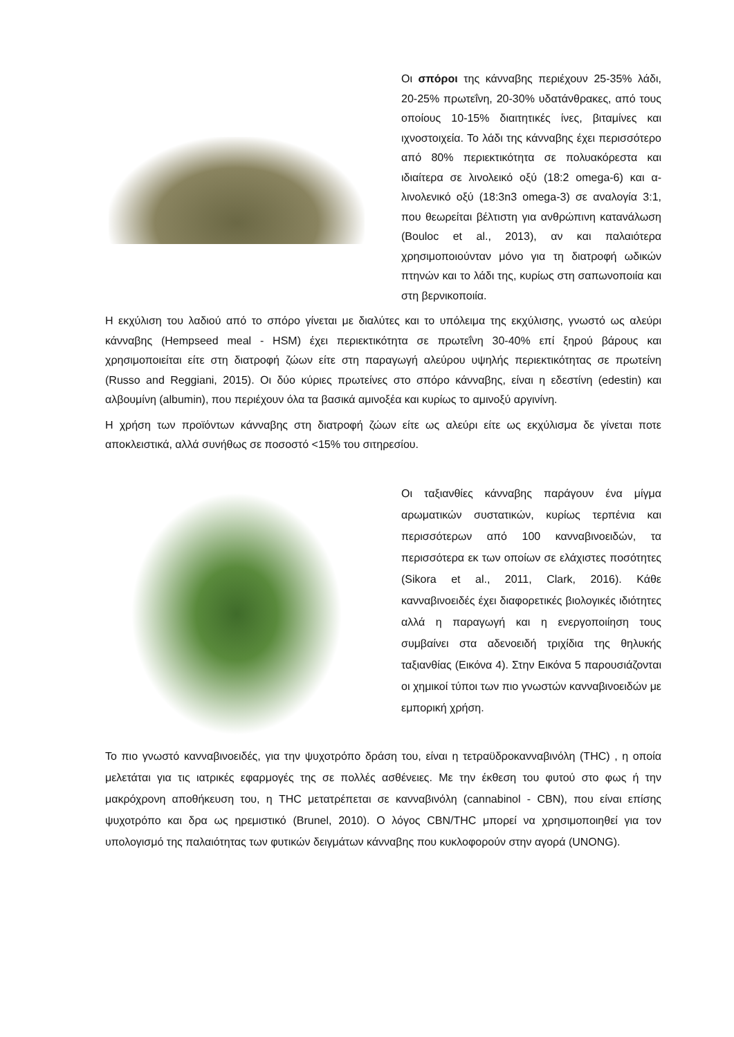Οι σπόροι της κάνναβης περιέχουν 25-35% λάδι, 20-25% πρωτεΐνη, 20-30% υδατάνθρακες, από τους οποίους 10-15% διαιτητικές ίνες, βιταμίνες και ιχνοστοιχεία. Το λάδι της κάνναβης έχει περισσότερο από 80% περιεκτικότητα σε πολυακόρεστα και ιδιαίτερα σε λινολεικό οξύ (18:2 omega-6) και α- λινολενικό οξύ (18:3n3 omega-3) σε αναλογία 3:1, που θεωρείται βέλτιστη για ανθρώπινη κατανάλωση (Bouloc et al., 2013), αν και παλαιότερα χρησιμοποιούνταν μόνο για τη διατροφή ωδικών πτηνών και το λάδι της, κυρίως στη σαπωνοποιία και στη βερνικοποιία.
Η εκχύλιση του λαδιού από το σπόρο γίνεται με διαλύτες και το υπόλειμα της εκχύλισης, γνωστό ως αλεύρι κάνναβης (Hempseed meal - HSM) έχει περιεκτικότητα σε πρωτεΐνη 30-40% επί ξηρού βάρους και χρησιμοποιείται είτε στη διατροφή ζώων είτε στη παραγωγή αλεύρου υψηλής περιεκτικότητας σε πρωτείνη (Russo and Reggiani, 2015). Οι δύο κύριες πρωτείνες στο σπόρο κάνναβης, είναι η εδεστίνη (edestin) και αλβουμίνη (albumin), που περιέχουν όλα τα βασικά αμινοξέα και κυρίως το αμινοξύ αργινίνη.
Η χρήση των προϊόντων κάνναβης στη διατροφή ζώων είτε ως αλεύρι είτε ως εκχύλισμα δε γίνεται ποτε αποκλειστικά, αλλά συνήθως σε ποσοστό <15% του σιτηρεσίου.
Οι ταξιανθίες κάνναβης παράγουν ένα μίγμα αρωματικών συστατικών, κυρίως τερπένια και περισσότερων από 100 κανναβινοειδών, τα περισσότερα εκ των οποίων σε ελάχιστες ποσότητες (Sikora et al., 2011, Clark, 2016). Κάθε κανναβινοειδές έχει διαφορετικές βιολογικές ιδιότητες αλλά η παραγωγή και η ενεργοποιίηση τους συμβαίνει στα αδενοειδή τριχίδια της θηλυκής ταξιανθίας (Εικόνα 4). Στην Εικόνα 5 παρουσιάζονται οι χημικοί τύποι των πιο γνωστών κανναβινοειδών με εμπορική χρήση.
Το πιο γνωστό κανναβινοειδές, για την ψυχοτρόπο δράση του, είναι η τετραϋδροκανναβινόλη (THC) , η οποία μελετάται για τις ιατρικές εφαρμογές της σε πολλές ασθένειες. Με την έκθεση του φυτού στο φως ή την μακρόχρονη αποθήκευση του, η THC μετατρέπεται σε κανναβινόλη (cannabinol - CBN), που είναι επίσης ψυχοτρόπο και δρα ως ηρεμιστικό (Brunel, 2010). Ο λόγος CBN/THC μπορεί να χρησιμοποιηθεί για τον υπολογισμό της παλαιότητας των φυτικών δειγμάτων κάνναβης που κυκλοφορούν στην αγορά (UNONG).